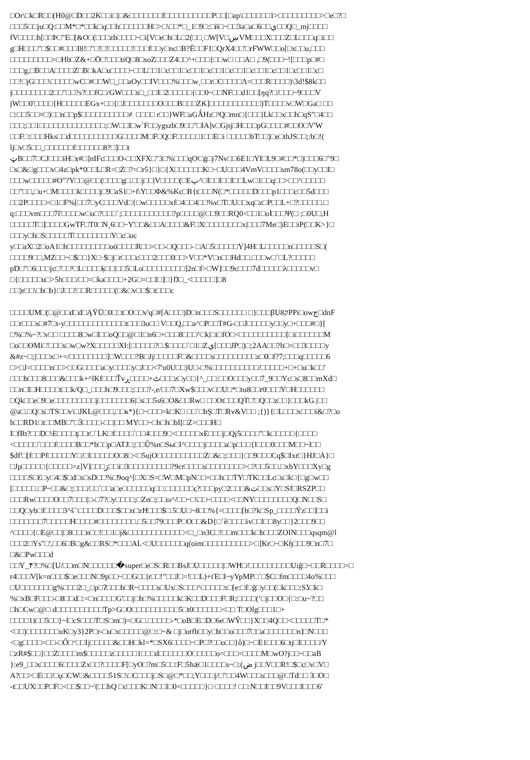□Or\□k□R□□(H0@□D□□2K□□i□|□&□□□□□□□f□□□□□□□□□□P□□[□ap\□□□□□□1>□□□□□□□□□>□e□?□
□□□5□□ju□Q:□□M*□*□□k□q□□h□□□□□□H□>□\□□*□_1□9□:□й□~□□3a□a□6□□ي□□Q□_mj□□□□
fV□□□□h[□□Þ□"E□[&O□(□□□zb□□□□~□i[V□e□b□L□2(□□˛□W[V□ښVM□□□X□□□Z□L□□□q□i□□
g□H□□□"□$□□#□□□I8!□"□!□!□□□□□!□□□f□□y□nc□B?Ë□□F1□QrX4□□'□rFWW□□o[□x□□u,□□□
□□□□□□□□□=□Hb□Z&+□Ō□'□□□tiQ□8□soZ□□□Z4□□^+□□□{□□w□ □□A□ ,□9(□□□~![□□□p□#□
□□□g,□B□□A□□□□Z□B□kA□u□□□□~□□L□□1□c□□1□c□□1□c□□1□c□□1□c□□1□c□□1□c□□1□c□
□□!□jG□□□\□□□□□wC□#□□W□_□□aOy□□IV□□□%□□□w˛□□r□C□□□□Λ=□□□R□□□□)\3d!$8k□□
j□□□□□□□□2□□"□□?s?□□fC□/GW□□□s□_□□I□2□□□□□{□□0~□□NF□□d1□□[ŋq?□/□□□~9□□□V
jW□□0'□□□□{H□□□□□EGx+□□{□J□□□□□□□O□□□B□□□ZƘ]□□□□□□□□□□□)T□□□□v□W□Ga□ □□
□:□□5□□≡□)□□n□□p$□□□□□□□□□□≢□□□□ r□□}WF□aGǺHz□³Q□mn□{□□□|Lk□□x□□h□qS"□4□□
□□□;□□1□□□□□□□□□□□□□□;□W□□I□w`F□□ygszb□9□□"□łA]v□Gjtj□H□□□pG□□□□#□□O□V'W
□□F□:□□□Hks□□d□□□□□□□□□□G□□□□M□F□Q□F□□□□□1□□E□i □□□□□bT□□)□e□thJS□□;:b□!(
lj□v□5□□_□□□□□□f□□□□□□8?□]□□t
ټB□□7□CJ□□□iH□ɤ#□]nIFc□□□O-□□XFX□"3□%□□□qOʲ□ġ□j7Nv□□6E1□YI□L9□#□□*□)□□□6□"9□
□s□&□g□□□v□4z□pk*0□□L□R=□Z□?=□r5}□}□{X□□□□□□K□~□U□□□4VmV□□□□sm78o(□□y□□I□
□□□w□□□□□#O"?Y□□@□□(□□□□g□.□□j□□|V□□□□(□Eپ^□I□□I□□I□□Lw□1□□q□□>□□^□□□□□
□□"□□,□u+□M□□□□k□□□□j□9□aS1□+f\Y□□Φ&%Kc□R{t□□□N(□*□□□□□D□□□p1□□□c□□5d□□□
□□2P□□□□=□1□F%[□□7□yC□□□Vd□{□w□□□□□xf□4□□4□□%v□T□U□□xq□z□P□□L+□?□□□□□.□
q:□□□vm□□□7l'□□□□w□o□?□□□`;□□□□□□□□□□□?p□□□□@□□9□□RQ0<□□1□oⅼ□□□Ψ(□ ;□0U□,H
□□□□□T□]□□□□GwTF□T0□N¸6□□~Y'□□&□□A□□□□&F□X□□□□□□□□x|□□□7Me□)E□□iP(□□K>}□
□□□y□h□S□□□□□T□□□□□□□□Y□c□oc
y□□aX□2□oA1□h□□□□□□□□□oö□□□□R□□=□□-□Q□□□- □A□5□□□□□Y]4H□L□□□□□n□□□□□S□(
□□□□9□□,MZ□□~□$□□}X□·$□j□r□□□c□□□2□□□0□□>V□□*V□n□□Hd□□.□□□w□`□L?□□□□□
pD□"□6□□□jc□'□□¹□L□□□□ķ□□|□□5□Lo□□□□□□□□□]2n□f>□W]□□9c□□□7d□□□□□λ□□□□□v□
□{□□□□□u□>5h□□□/□□=□ka□□□□+2G□=□□l□]□}Ŋ□_<□□□□□]□8
□□)r□□\□b□b}□J□□!□□R□□□□□(□&□v□□$□t□□□c
□□□□UM□(□@□□d□d□ĄŸŪ□0□□t□O□□v'q□#[A□□□)D□n□□□S□□□□□□ □}□□□βU8קPPi□owج□dnF
□□r□□□s□#7□t-y□□□□□□□□□□□□□t□□□3o□□ V□□Q,□□a^□P□□T#G-□□J□□□□□y□□y□+□□□#□}[
□%□%~?□v□□ □□□□8□w□l□□oQ□□@□1□n6□+□□□8□□□^□k|□i□fO□<□□□□□□□□□□[□i□□□□□□M
□o□□ƟMi□'□□□s□w□w?X□□□□□Xɫ:[□□□□□?□.$□□□□`□1□Zي[□□□JP□)□;2AA□□?h□=□□3□□□□y
&#z~□;|□□□x□+=/□□□□□□□□]□W□□□?B□Jj□□□□□F□&□□□□s□□□□□□□□□z□0□f?7;□□□q□□□□□6
□>□J=□□□□n□□>□□G□□□□a□y□□□□y□J□□<7'u0U□□)U□-□%□□□□□□□□□□/□□□□□+□+□u□k□□'
□□□b□□□8□□□&□□□k+^lKf□□□Ťvٹ+□□□□ڕ□□□z□y□□{^_□□:□□O□□□y□□7_9□□Yc□s□8□□mXd□
□□n□I□H□□□□t□□k/Q□_□□□h□9□□□;□□□?-,e/□□7□Xw$□□□v□□U□*□tu8□□r0□□□Y□H□□□□□□
□Qk□□e□9□e□□□□□□□□□j□□□□□□□6|□s□□5s6□O&□□Rw□ □□Ot□□□QT□'□Q□□z□□}□□□kG.|□□
@a□.□Q□s□TS□□v\□JKL@□□□,□□ĸ*){□~□□□=k□K□ □□`□bŞ□T□Rv&V□□ ;{)}{□L□□□x□□□i&□?□o
h□□RD1□t□□MB□"□Ӟ□□□□-□□|□□ MY□□~□h□h□bI[□Z>□□□H□
I□fRt?□□D□\E□□□□ţ□□r□`LK□f□□□□`□□4□□□9□<□□□□□xE□□□j□Qį5□□□□"□k□□□□□{□□□□
<□□□□□`□□□f□□□□B□□*b□□p□ATJ□;□□Û%n□Sы□l^□□□□j□□□□a□p□□□{l□□□0□□□M□□~l□□
$df'□[f□□Pf□□□□□Y□/□l□□□□□O□8□<□5ujO□□□□□□□□□□Z□&□;□□□}□□9□□□Cq$□Ixr□}HJ□Ȧ}□
□Jp□□□□□{□□□□□=z]V]□□□ڗ□□i□3□□□□□□□□□?9cr□□□□s□□□□□□□□>□?□□5□□.□xbY□□□Xy□g
□□□□S□Ɛ□y□4□$□d□s□sD□□%□9oq^[□X□S=□W□M□pN□□=□□h□□TY□TK□□Lc□s□k□{□g□w□□
[□□□□□.□P~□□&□;□□□/□□`□□a□e□□□□□□q□□.□□□□□□ς?□□□py□ث&□□□2□□s□Y□Sf□RSZP□□
□□□Rw□□□□O□□7□□□|□-□7?□y□□□□;□Zn□;□□ɷ^/□□~□\□□~□□□□<□□NY□□□□□□□□Q□N□□S□
□□Q□yb□f□□□□3^š`\□□□□D□□□$□□n□zĦ□□□$□.5□U□~8□□%{=□□□□[b□?k□Sp_□□□□Ÿz□□]□□i
□□□□□□□7□□□□□H□□□□#□□□□□□□□.□5□□79□□□P□O□□&D{□`ȅ□□□□iv□□l□□8y□□}2□□□9□□
^□□□□{□E@□□|□8□□□n□□!□□1□j&□□□□□□□□□□□□<□_□n3C□!□□m□□□k□b□□□ZOIN□□□qsqm@l
□□□2□Ys″□',□□6□B□g&□□RS□*□□□AL<□U□□□□□□q(oim□□□□□□□□□□>□]Kr□~□Kɧ□□□9□n□7□
□&□Pw□□□d
□□Y_۴?□%□[U/□□m□N□□□□□□�super□e□S□R□□BsJ□U□□□□□|□WĦ□/□□□□□□□□□Uiğ□~□□R□□□□=□
r4□□□V[k=n□□□$□e□□□N□9p□□~□□G□□|r□□!"□□J□=!□□L)+ťE□l~yYpMP□`□$C□fm□□□□4o%□□□
□U□□□□□□□g%□□□2□_□p□ʔ□□□b□R~□□□□s□Ux□S□□□^□□□□□τ□[e:□f□ğ□y□□(□k□□□:Sʖ□k□
%□xB□F□□□-□8□□d□:=□n□□□□G'□□j□h□%□□□□□k□K□□D□□□F□R;□□□□(‘□j□□O□{□:□u~?□□
□h□Cw□@□ d□□□□□□□□□□Tp>G□O□□□□□□□□□□5□t0□□□□□□<□□ T□Olg□□□1□+
□□□□1ӟ□□5□□}~l□cS□□□T□S□m□)=□G□.□□□□□-*□oB□E□D□6e□WŶ□□}X□□4Q□□<□□□□□T□*
<□□)□□□□□□□uK□y3}2P□r-□u□x□□□□□@□:□~& □j□urfb□□y□b□□o□□□7□□a□□□□□□□n]□N□□□
<□g□□□□=□□-□Ő□״□□Ij□□□□□&□□H□kl=*□SX6□□□□~□P□?□□o□□}ô)□~□E1□□□6□tj□I□□□□/Y
□zR#$□□}□□Z□□□□m$□□□□□z□□□□□1□□□d□□□□□□O□□□□□o=□□□=□□□□M□wO?j□□~□□aB
}:e9_□□x□□□□6□□□□Zx□□?□□□□F[□yO□?m□5□□:F□5hǣ□1□□□□s~□:(ض j□□V□□R!□$□c□v□V□
A?□□>□E□□/□ǫ□CW□&□□□□51S□\□C□□□j□S□@□*□□;Y□□□j/□"□□4W□□□s□□□@□Td□□ 3□O□
-t□□UX□□P□F□<□□$□□~'(□□hQ □c□□□K□N□□l□0=□□□□□}□·□□□□! □□:N□□I□□9V□□□I□□□6'